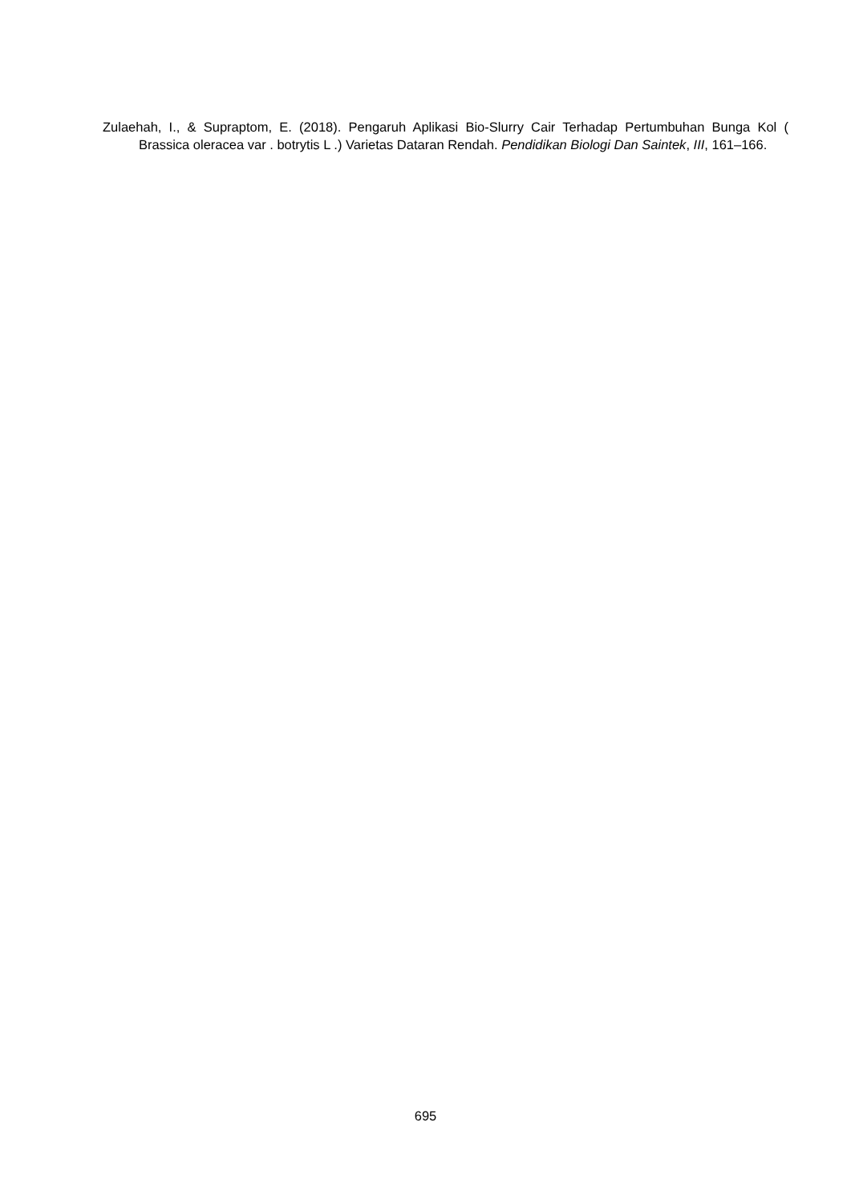Zulaehah, I., & Supraptom, E. (2018). Pengaruh Aplikasi Bio-Slurry Cair Terhadap Pertumbuhan Bunga Kol ( Brassica oleracea var . botrytis L .) Varietas Dataran Rendah. Pendidikan Biologi Dan Saintek, III, 161–166.
695